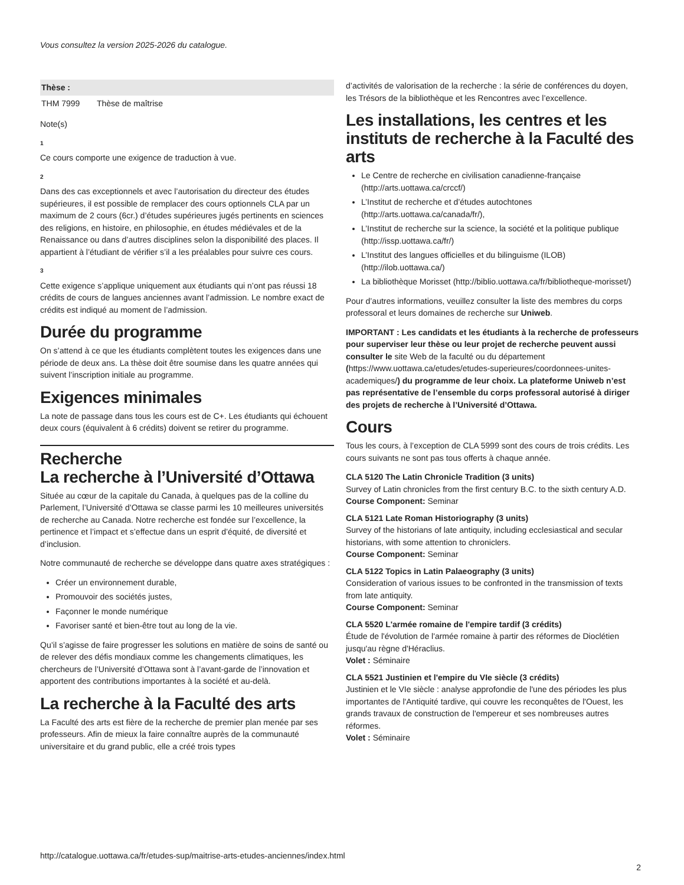Vous consultez la version 2025-2026 du catalogue.
| Thèse : | |
| --- | --- |
| THM 7999 | Thèse de maîtrise |
Note(s)
1
Ce cours comporte une exigence de traduction à vue.
2
Dans des cas exceptionnels et avec l’autorisation du directeur des études supérieures, il est possible de remplacer des cours optionnels CLA par un maximum de 2 cours (6cr.) d’études supérieures jugés pertinents en sciences des religions, en histoire, en philosophie, en études médiévales et de la Renaissance ou dans d’autres disciplines selon la disponibilité des places. Il appartient à l’étudiant de vérifier s’il a les préalables pour suivre ces cours.
3
Cette exigence s’applique uniquement aux étudiants qui n’ont pas réussi 18 crédits de cours de langues anciennes avant l’admission. Le nombre exact de crédits est indiqué au moment de l’admission.
Durée du programme
On s’attend à ce que les étudiants complètent toutes les exigences dans une période de deux ans. La thèse doit être soumise dans les quatre années qui suivent l’inscription initiale au programme.
Exigences minimales
La note de passage dans tous les cours est de C+. Les étudiants qui échouent deux cours (équivalent à 6 crédits) doivent se retirer du programme.
Recherche
La recherche à l’Université d’Ottawa
Située au cœur de la capitale du Canada, à quelques pas de la colline du Parlement, l’Université d’Ottawa se classe parmi les 10 meilleures universités de recherche au Canada. Notre recherche est fondée sur l’excellence, la pertinence et l’impact et s’effectue dans un esprit d’équité, de diversité et d’inclusion.
Notre communauté de recherche se développe dans quatre axes stratégiques :
Créer un environnement durable,
Promouvoir des sociétés justes,
Façonner le monde numérique
Favoriser santé et bien-être tout au long de la vie.
Qu’il s’agisse de faire progresser les solutions en matière de soins de santé ou de relever des défis mondiaux comme les changements climatiques, les chercheurs de l’Université d’Ottawa sont à l’avant-garde de l’innovation et apportent des contributions importantes à la société et au-delà.
La recherche à la Faculté des arts
La Faculté des arts est fière de la recherche de premier plan menée par ses professeurs. Afin de mieux la faire connaître auprès de la communauté universitaire et du grand public, elle a créé trois types
d’activités de valorisation de la recherche : la série de conférences du doyen, les Trésors de la bibliothèque et les Rencontres avec l’excellence.
Les installations, les centres et les instituts de recherche à la Faculté des arts
Le Centre de recherche en civilisation canadienne-française (http://arts.uottawa.ca/crccf/)
L’Institut de recherche et d’études autochtones (http://arts.uottawa.ca/canada/fr/),
L’Institut de recherche sur la science, la société et la politique publique (http://issp.uottawa.ca/fr/)
L’Institut des langues officielles et du bilinguisme (ILOB) (http://ilob.uottawa.ca/)
La bibliothèque Morisset (http://biblio.uottawa.ca/fr/bibliotheque-morisset/)
Pour d’autres informations, veuillez consulter la liste des membres du corps professoral et leurs domaines de recherche sur Uniweb.
IMPORTANT : Les candidats et les étudiants à la recherche de professeurs pour superviser leur thèse ou leur projet de recherche peuvent aussi consulter le site Web de la faculté ou du département (https://www.uottawa.ca/etudes/etudes-superieures/coordonnees-unites-academiques/) du programme de leur choix. La plateforme Uniweb n’est pas représentative de l’ensemble du corps professoral autorisé à diriger des projets de recherche à l’Université d’Ottawa.
Cours
Tous les cours, à l’exception de CLA 5999 sont des cours de trois crédits. Les cours suivants ne sont pas tous offerts à chaque année.
CLA 5120 The Latin Chronicle Tradition (3 units)
Survey of Latin chronicles from the first century B.C. to the sixth century A.D.
Course Component: Seminar
CLA 5121 Late Roman Historiography (3 units)
Survey of the historians of late antiquity, including ecclesiastical and secular historians, with some attention to chroniclers.
Course Component: Seminar
CLA 5122 Topics in Latin Palaeography (3 units)
Consideration of various issues to be confronted in the transmission of texts from late antiquity.
Course Component: Seminar
CLA 5520 L'armée romaine de l'empire tardif (3 crédits)
Étude de l'évolution de l'armée romaine à partir des réformes de Dioclétien jusqu'au règne d'Héraclius.
Volet : Séminaire
CLA 5521 Justinien et l'empire du VIe siècle (3 crédits)
Justinien et le VIe siècle : analyse approfondie de l'une des périodes les plus importantes de l'Antiquité tardive, qui couvre les reconquêtes de l'Ouest, les grands travaux de construction de l'empereur et ses nombreuses autres réformes.
Volet : Séminaire
http://catalogue.uottawa.ca/fr/etudes-sup/maitrise-arts-etudes-anciennes/index.html
2